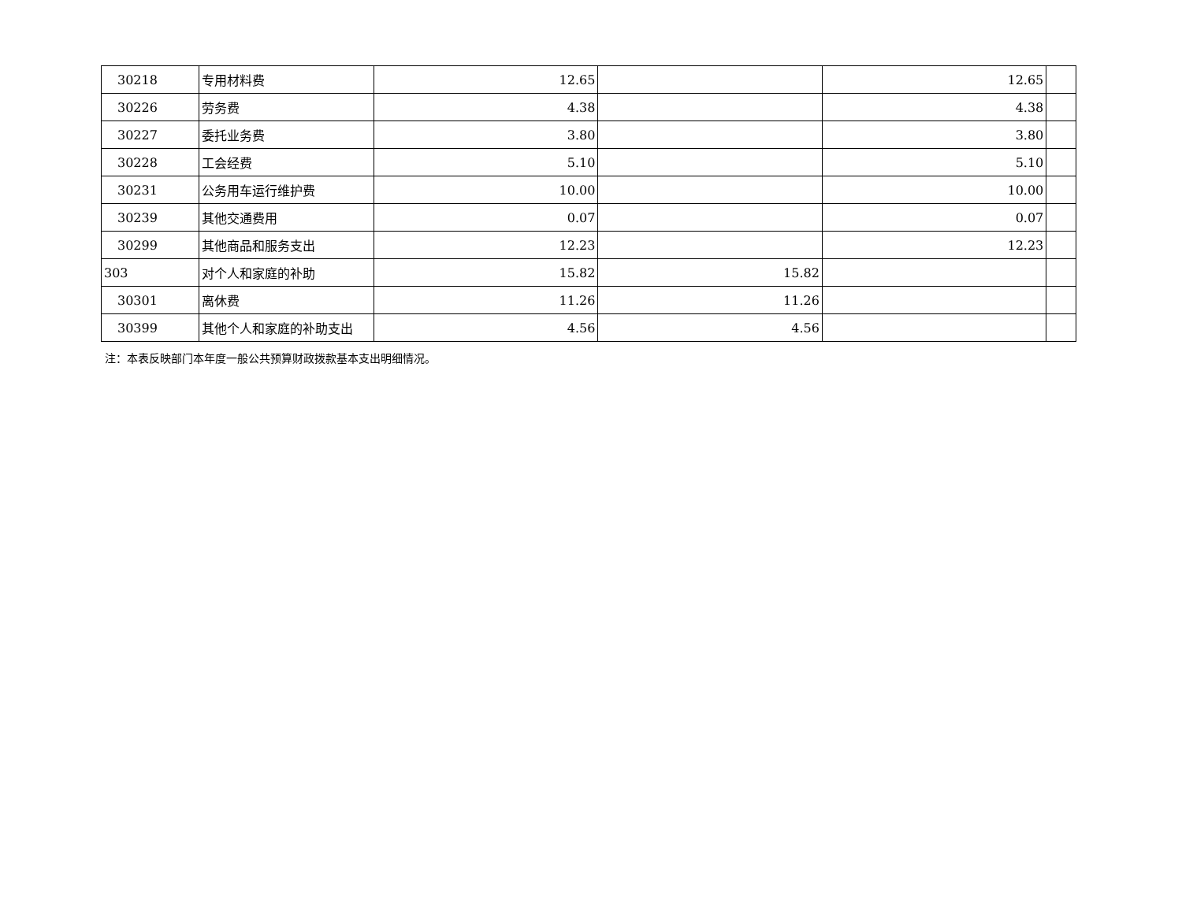| 30218 | 专用材料费 | 12.65 | | 12.65 | |
| 30226 | 劳务费 | 4.38 | | 4.38 | |
| 30227 | 委托业务费 | 3.80 | | 3.80 | |
| 30228 | 工会经费 | 5.10 | | 5.10 | |
| 30231 | 公务用车运行维护费 | 10.00 | | 10.00 | |
| 30239 | 其他交通费用 | 0.07 | | 0.07 | |
| 30299 | 其他商品和服务支出 | 12.23 | | 12.23 | |
| 303 | 对个人和家庭的补助 | 15.82 | 15.82 | | |
| 30301 | 离休费 | 11.26 | 11.26 | | |
| 30399 | 其他个人和家庭的补助支出 | 4.56 | 4.56 | | |
注：本表反映部门本年度一般公共预算财政拨款基本支出明细情况。